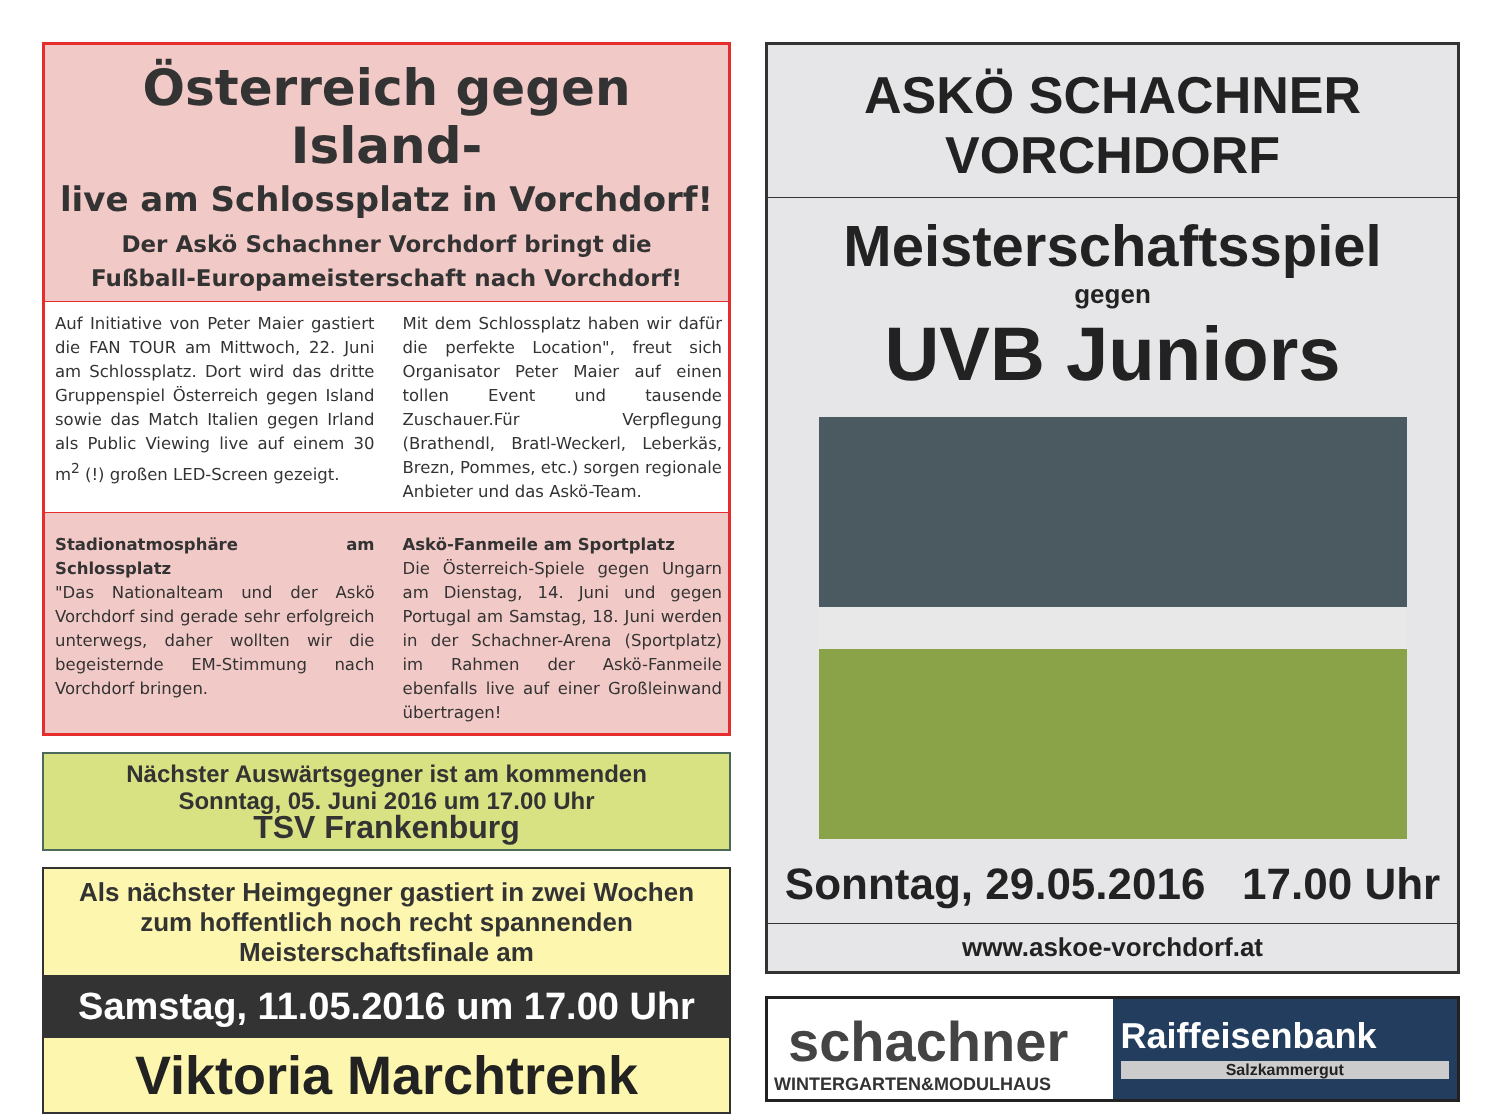Österreich gegen Island-
live am Schlossplatz in Vorchdorf!
Der Askö Schachner Vorchdorf bringt die
Fußball-Europameisterschaft nach Vorchdorf!
Auf Initiative von Peter Maier gastiert die FAN TOUR am Mittwoch, 22. Juni am Schlossplatz. Dort wird das dritte Gruppenspiel Österreich gegen Island sowie das Match Italien gegen Irland als Public Viewing live auf einem 30 m<sup>2</sup> (!) großen LED-Screen gezeigt.
Mit dem Schlossplatz haben wir dafür die perfekte Location", freut sich Organisator Peter Maier auf einen tollen Event und tausende Zuschauer.Für Verpflegung (Brathendl, Bratl-Weckerl, Leberkäs, Brezn, Pommes, etc.) sorgen regionale Anbieter und das Askö-Team.
Stadionatmosphäre am Schlossplatz
"Das Nationalteam und der Askö Vorchdorf sind gerade sehr erfolgreich unterwegs, daher wollten wir die begeisternde EM-Stimmung nach Vorchdorf bringen.
Askö-Fanmeile am Sportplatz
Die Österreich-Spiele gegen Ungarn am Dienstag, 14. Juni und gegen Portugal am Samstag, 18. Juni werden in der Schachner-Arena (Sportplatz) im Rahmen der Askö-Fanmeile ebenfalls live auf einer Großleinwand übertragen!
Nächster Auswärtsgegner ist am kommenden
Sonntag, 05. Juni 2016 um 17.00 Uhr
TSV Frankenburg
Als nächster Heimgegner gastiert in zwei Wochen zum hoffentlich noch recht spannenden Meisterschaftsfinale am
Samstag, 11.05.2016 um 17.00 Uhr
Viktoria Marchtrenk
ASKÖ SCHACHNER VORCHDORF
Meisterschaftsspiel
gegen
UVB Juniors
Sonntag, 29.05.2016 17.00 Uhr
www.askoe-vorchdorf.at
schachner
WINTERGARTEN&MODULHAUS
Raiffeisenbank
Salzkammergut